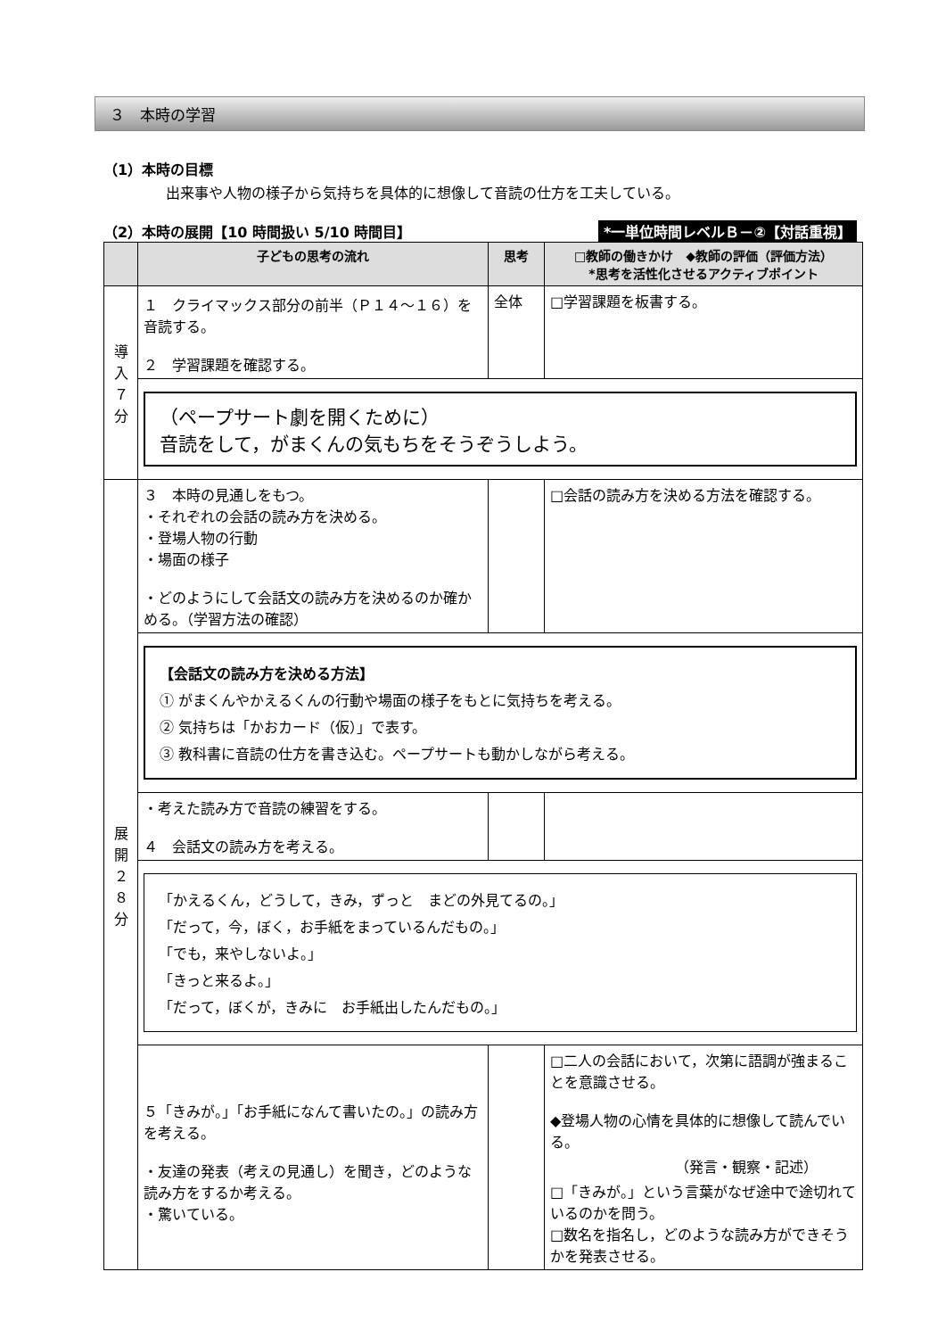３　本時の学習
（1）本時の目標
出来事や人物の様子から気持ちを具体的に想像して音読の仕方を工夫している。
（2）本時の展開【10 時間扱い 5/10 時間目】 *一単位時間レベルＢ－②【対話重視】
| | 子どもの思考の流れ | 思考 | □教師の働きかけ ◆教師の評価（評価方法） *思考を活性化させるアクティブポイント |
| --- | --- | --- | --- |
| 導 入 ７ 分 | １ クライマックス部分の前半（Ｐ１４～１６）を音読する。 ２ 学習課題を確認する。 | 全体 | □学習課題を板書する。 |
| | （ペープサート劇を開くために） 音読をして，がまくんの気もちをそうぞうしよう。 | | |
| 展 開 ２ ８ 分 | ３ 本時の見通しをもつ。 ・それぞれの会話の読み方を決める。 ・登場人物の行動 ・場面の様子 ・どのようにして会話文の読み方を決めるのか確かめる。（学習方法の確認） | | □会話の読み方を決める方法を確認する。 |
| | 【会話文の読み方を決める方法】 ① がまくんやかえるくんの行動や場面の様子をもとに気持ちを考える。 ② 気持ちは「かおカード（仮）」で表す。 ③ 教科書に音読の仕方を書き込む。ペープサートも動かしながら考える。 | | |
| | ・考えた読み方で音読の練習をする。 ４ 会話文の読み方を考える。 | | |
| | 「かえるくん，どうして，きみ，ずっと まどの外見てるの。」 「だって，今，ぼく，お手紙をまっているんだもの。」 「でも，来やしないよ。」 「きっと来るよ。」 「だって，ぼくが，きみに お手紙出したんだもの。」 | | |
| | ５「きみが。」「お手紙になんて書いたの。」の読み方を考える。 ・友達の発表（考えの見通し）を聞き，どのような読み方をするか考える。 ・驚いている。 | | □二人の会話において，次第に語調が強まることを意識させる。 ◆登場人物の心情を具体的に想像して読んでいる。 （発言・観察・記述） □「きみが。」という言葉がなぜ途中で途切れているのかを問う。 □数名を指名し，どのような読み方ができそうかを発表させる。 |